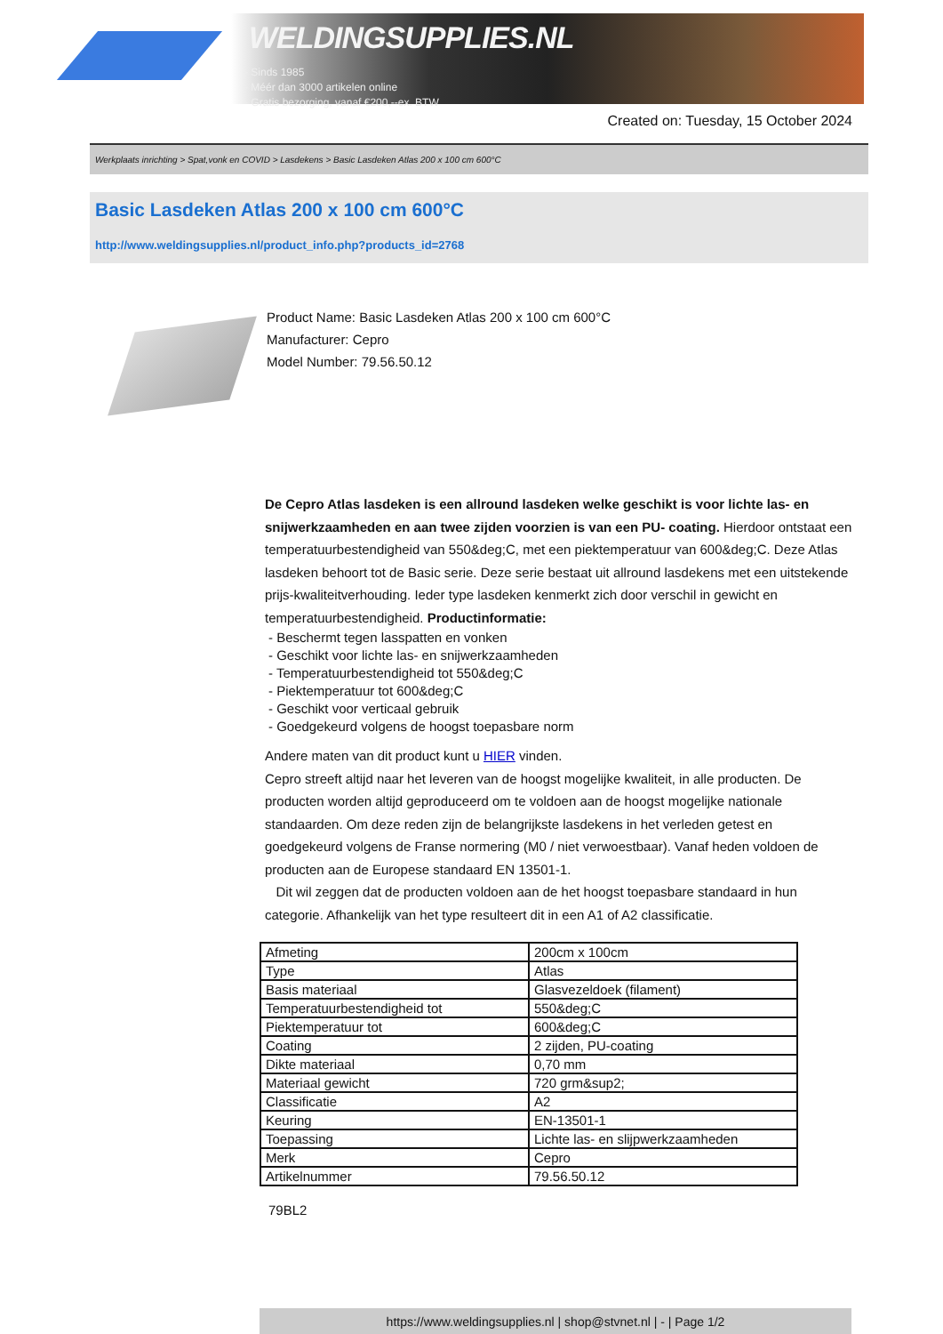WELDINGSUPPLIES.NL
- Sinds 1985
- Méér dan 3000 artikelen online
- Gratis bezorging, vanaf €200,--ex. BTW
Created on: Tuesday, 15 October 2024
Werkplaats inrichting > Spat,vonk en COVID > Lasdekens > Basic Lasdeken Atlas 200 x 100 cm 600°C
Basic Lasdeken Atlas 200 x 100 cm 600°C
http://www.weldingsupplies.nl/product_info.php?products_id=2768
Product Name: Basic Lasdeken Atlas 200 x 100 cm 600°C
Manufacturer: Cepro
Model Number: 79.56.50.12
De Cepro Atlas lasdeken is een allround lasdeken welke geschikt is voor lichte las- en snijwerkzaamheden en aan twee zijden voorzien is van een PU- coating. Hierdoor ontstaat een temperatuurbestendigheid van 550&deg;C, met een piektemperatuur van 600&deg;C. Deze Atlas lasdeken behoort tot de Basic serie. Deze serie bestaat uit allround lasdekens met een uitstekende prijs-kwaliteitverhouding. Ieder type lasdeken kenmerkt zich door verschil in gewicht en temperatuurbestendigheid. Productinformatie:
- Beschermt tegen lasspatten en vonken
- Geschikt voor lichte las- en snijwerkzaamheden
- Temperatuurbestendigheid tot 550&deg;C
- Piektemperatuur tot 600&deg;C
- Geschikt voor verticaal gebruik
- Goedgekeurd volgens de hoogst toepasbare norm
Andere maten van dit product kunt u HIER vinden.
Cepro streeft altijd naar het leveren van de hoogst mogelijke kwaliteit, in alle producten. De producten worden altijd geproduceerd om te voldoen aan de hoogst mogelijke nationale standaarden. Om deze reden zijn de belangrijkste lasdekens in het verleden getest en goedgekeurd volgens de Franse normering (M0 / niet verwoestbaar). Vanaf heden voldoen de producten aan de Europese standaard EN 13501-1.
Dit wil zeggen dat de producten voldoen aan de het hoogst toepasbare standaard in hun categorie. Afhankelijk van het type resulteert dit in een A1 of A2 classificatie.
| Afmeting | 200cm x 100cm |
| Type | Atlas |
| Basis materiaal | Glasvezeldoek (filament) |
| Temperatuurbestendigheid tot | 550&deg;C |
| Piektemperatuur tot | 600&deg;C |
| Coating | 2 zijden, PU-coating |
| Dikte materiaal | 0,70 mm |
| Materiaal gewicht | 720 grm&sup2; |
| Classificatie | A2 |
| Keuring | EN-13501-1 |
| Toepassing | Lichte las- en slijpwerkzaamheden |
| Merk | Cepro |
| Artikelnummer | 79.56.50.12 |
79BL2
https://www.weldingsupplies.nl | shop@stvnet.nl | - | Page 1/2